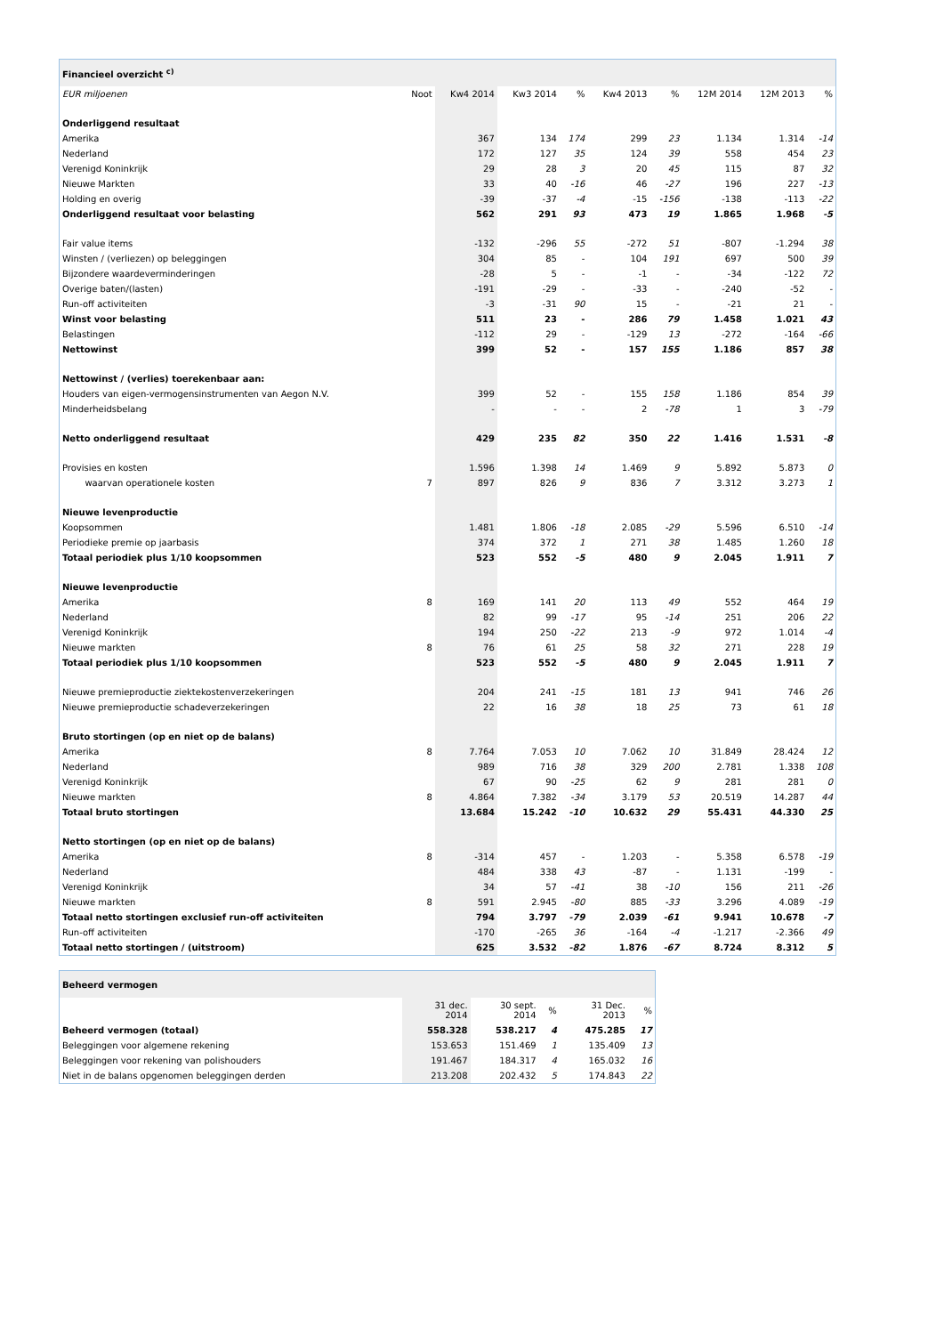| Financieel overzicht <sup>c)</sup> | | | | | | | | | |
| EUR miljoenen | Noot | Kw4 2014 | Kw3 2014 | % | Kw4 2013 | % | 12M 2014 | 12M 2013 | % |
| Onderliggend resultaat | | | | | | | | | |
| Amerika | | 367 | 134 | 174 | 299 | 23 | 1.134 | 1.314 | -14 |
| Nederland | | 172 | 127 | 35 | 124 | 39 | 558 | 454 | 23 |
| Verenigd Koninkrijk | | 29 | 28 | 3 | 20 | 45 | 115 | 87 | 32 |
| Nieuwe Markten | | 33 | 40 | -16 | 46 | -27 | 196 | 227 | -13 |
| Holding en overig | | -39 | -37 | -4 | -15 | -156 | -138 | -113 | -22 |
| Onderliggend resultaat voor belasting | | 562 | 291 | 93 | 473 | 19 | 1.865 | 1.968 | -5 |
| Fair value items | | -132 | -296 | 55 | -272 | 51 | -807 | -1.294 | 38 |
| Winsten / (verliezen) op beleggingen | | 304 | 85 | - | 104 | 191 | 697 | 500 | 39 |
| Bijzondere waardeverminderingen | | -28 | 5 | - | -1 | - | -34 | -122 | 72 |
| Overige baten/(lasten) | | -191 | -29 | - | -33 | - | -240 | -52 | - |
| Run-off activiteiten | | -3 | -31 | 90 | 15 | - | -21 | 21 | - |
| Winst voor belasting | | 511 | 23 | - | 286 | 79 | 1.458 | 1.021 | 43 |
| Belastingen | | -112 | 29 | - | -129 | 13 | -272 | -164 | -66 |
| Nettowinst | | 399 | 52 | - | 157 | 155 | 1.186 | 857 | 38 |
| Nettowinst / (verlies) toerekenbaar aan: | | | | | | | | | |
| Houders van eigen-vermogensinstrumenten van Aegon N.V. | | 399 | 52 | - | 155 | 158 | 1.186 | 854 | 39 |
| Minderheidsbelang | | - | - | - | 2 | -78 | 1 | 3 | -79 |
| Netto onderliggend resultaat | | 429 | 235 | 82 | 350 | 22 | 1.416 | 1.531 | -8 |
| Provisies en kosten | | 1.596 | 1.398 | 14 | 1.469 | 9 | 5.892 | 5.873 | 0 |
| waarvan operationele kosten | 7 | 897 | 826 | 9 | 836 | 7 | 3.312 | 3.273 | 1 |
| Nieuwe levenproductie | | | | | | | | | |
| Koopsommen | | 1.481 | 1.806 | -18 | 2.085 | -29 | 5.596 | 6.510 | -14 |
| Periodieke premie op jaarbasis | | 374 | 372 | 1 | 271 | 38 | 1.485 | 1.260 | 18 |
| Totaal periodiek plus 1/10 koopsommen | | 523 | 552 | -5 | 480 | 9 | 2.045 | 1.911 | 7 |
| Nieuwe levenproductie | | | | | | | | | |
| Amerika | 8 | 169 | 141 | 20 | 113 | 49 | 552 | 464 | 19 |
| Nederland | | 82 | 99 | -17 | 95 | -14 | 251 | 206 | 22 |
| Verenigd Koninkrijk | | 194 | 250 | -22 | 213 | -9 | 972 | 1.014 | -4 |
| Nieuwe markten | 8 | 76 | 61 | 25 | 58 | 32 | 271 | 228 | 19 |
| Totaal periodiek plus 1/10 koopsommen | | 523 | 552 | -5 | 480 | 9 | 2.045 | 1.911 | 7 |
| Nieuwe premieproductie ziektekostenverzekeringen | | 204 | 241 | -15 | 181 | 13 | 941 | 746 | 26 |
| Nieuwe premieproductie schadeverzekeringen | | 22 | 16 | 38 | 18 | 25 | 73 | 61 | 18 |
| Bruto stortingen (op en niet op de balans) | | | | | | | | | |
| Amerika | 8 | 7.764 | 7.053 | 10 | 7.062 | 10 | 31.849 | 28.424 | 12 |
| Nederland | | 989 | 716 | 38 | 329 | 200 | 2.781 | 1.338 | 108 |
| Verenigd Koninkrijk | | 67 | 90 | -25 | 62 | 9 | 281 | 281 | 0 |
| Nieuwe markten | 8 | 4.864 | 7.382 | -34 | 3.179 | 53 | 20.519 | 14.287 | 44 |
| Totaal bruto stortingen | | 13.684 | 15.242 | -10 | 10.632 | 29 | 55.431 | 44.330 | 25 |
| Netto stortingen (op en niet op de balans) | | | | | | | | | |
| Amerika | 8 | -314 | 457 | - | 1.203 | - | 5.358 | 6.578 | -19 |
| Nederland | | 484 | 338 | 43 | -87 | - | 1.131 | -199 | - |
| Verenigd Koninkrijk | | 34 | 57 | -41 | 38 | -10 | 156 | 211 | -26 |
| Nieuwe markten | 8 | 591 | 2.945 | -80 | 885 | -33 | 3.296 | 4.089 | -19 |
| Totaal netto stortingen exclusief run-off activiteiten | | 794 | 3.797 | -79 | 2.039 | -61 | 9.941 | 10.678 | -7 |
| Run-off activiteiten | | -170 | -265 | 36 | -164 | -4 | -1.217 | -2.366 | 49 |
| Totaal netto stortingen / (uitstroom) | | 625 | 3.532 | -82 | 1.876 | -67 | 8.724 | 8.312 | 5 |
| Beheerd vermogen | | | | | |
| | 31 dec. 2014 | 30 sept. 2014 | % | 31 Dec. 2013 | % |
| Beheerd vermogen (totaal) | 558.328 | 538.217 | 4 | 475.285 | 17 |
| Beleggingen voor algemene rekening | 153.653 | 151.469 | 1 | 135.409 | 13 |
| Beleggingen voor rekening van polishouders | 191.467 | 184.317 | 4 | 165.032 | 16 |
| Niet in de balans opgenomen beleggingen derden | 213.208 | 202.432 | 5 | 174.843 | 22 |